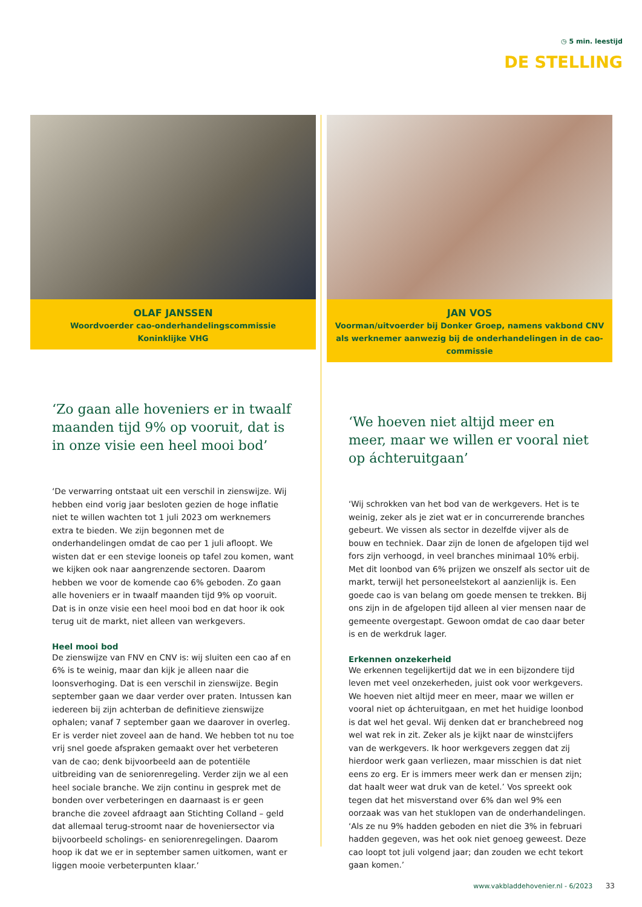◷ 5 min. leestijd
DE STELLING
OLAF JANSSEN
Woordvoerder cao-onderhandelingscommissie
Koninklijke VHG
‘Zo gaan alle hoveniers er in twaalf maanden tijd 9% op vooruit, dat is in onze visie een heel mooi bod’
‘De verwarring ontstaat uit een verschil in zienswijze. Wij hebben eind vorig jaar besloten gezien de hoge inflatie niet te willen wachten tot 1 juli 2023 om werknemers extra te bieden. We zijn begonnen met de onderhandelingen omdat de cao per 1 juli afloopt. We wisten dat er een stevige looneis op tafel zou komen, want we kijken ook naar aangrenzende sectoren. Daarom hebben we voor de komende cao 6% geboden. Zo gaan alle hoveniers er in twaalf maanden tijd 9% op vooruit. Dat is in onze visie een heel mooi bod en dat hoor ik ook terug uit de markt, niet alleen van werkgevers.
Heel mooi bod
De zienswijze van FNV en CNV is: wij sluiten een cao af en 6% is te weinig, maar dan kijk je alleen naar die loonsverhoging. Dat is een verschil in zienswijze. Begin september gaan we daar verder over praten. Intussen kan iedereen bij zijn achterban de definitieve zienswijze ophalen; vanaf 7 september gaan we daarover in overleg. Er is verder niet zoveel aan de hand. We hebben tot nu toe vrij snel goede afspraken gemaakt over het verbeteren van de cao; denk bijvoorbeeld aan de potentiële uitbreiding van de seniorenregeling. Verder zijn we al een heel sociale branche. We zijn continu in gesprek met de bonden over verbeteringen en daarnaast is er geen branche die zoveel afdraagt aan Stichting Colland – geld dat allemaal terug-stroomt naar de hoveniersector via bijvoorbeeld scholings- en seniorenregelingen. Daarom hoop ik dat we er in september samen uitkomen, want er liggen mooie verbeterpunten klaar.’
JAN VOS
Voorman/uitvoerder bij Donker Groep, namens vakbond CNV als werknemer aanwezig bij de onderhandelingen in de cao-commissie
‘We hoeven niet altijd meer en meer, maar we willen er vooral niet op áchteruitgaan’
‘Wij schrokken van het bod van de werkgevers. Het is te weinig, zeker als je ziet wat er in concurrerende branches gebeurt. We vissen als sector in dezelfde vijver als de bouw en techniek. Daar zijn de lonen de afgelopen tijd wel fors zijn verhoogd, in veel branches minimaal 10% erbij. Met dit loonbod van 6% prijzen we onszelf als sector uit de markt, terwijl het personeelstekort al aanzienlijk is. Een goede cao is van belang om goede mensen te trekken. Bij ons zijn in de afgelopen tijd alleen al vier mensen naar de gemeente overgestapt. Gewoon omdat de cao daar beter is en de werkdruk lager.
Erkennen onzekerheid
We erkennen tegelijkertijd dat we in een bijzondere tijd leven met veel onzekerheden, juist ook voor werkgevers. We hoeven niet altijd meer en meer, maar we willen er vooral niet op áchteruitgaan, en met het huidige loonbod is dat wel het geval. Wij denken dat er branchebreed nog wel wat rek in zit. Zeker als je kijkt naar de winstcijfers van de werkgevers. Ik hoor werkgevers zeggen dat zij hierdoor werk gaan verliezen, maar misschien is dat niet eens zo erg. Er is immers meer werk dan er mensen zijn; dat haalt weer wat druk van de ketel.’ Vos spreekt ook tegen dat het misverstand over 6% dan wel 9% een oorzaak was van het stuklopen van de onderhandelingen. ‘Als ze nu 9% hadden geboden en niet die 3% in februari hadden gegeven, was het ook niet genoeg geweest. Deze cao loopt tot juli volgend jaar; dan zouden we echt tekort gaan komen.’
www.vakbladdehovenier.nl - 6/2023 33